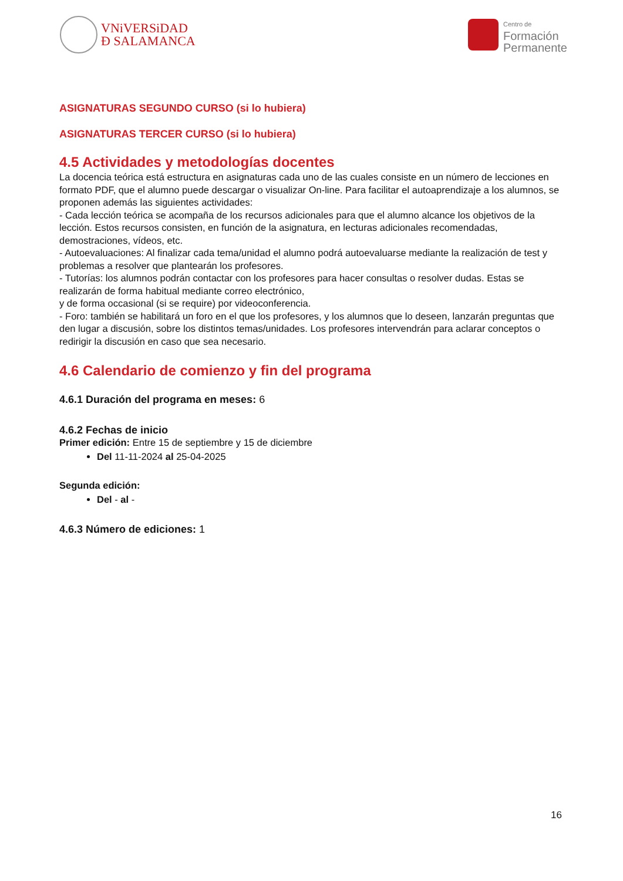VNiVERSiDAD
Ð SALAMANCA
Centro de
Formación
Permanente
ASIGNATURAS SEGUNDO CURSO (si lo hubiera)
ASIGNATURAS TERCER CURSO (si lo hubiera)
4.5 Actividades y metodologías docentes
La docencia teórica está estructura en asignaturas cada uno de las cuales consiste en un número de lecciones en formato PDF, que el alumno puede descargar o visualizar On-line. Para facilitar el autoaprendizaje a los alumnos, se proponen además las siguientes actividades:
- Cada lección teórica se acompaña de los recursos adicionales para que el alumno alcance los objetivos de la lección. Estos recursos consisten, en función de la asignatura, en lecturas adicionales recomendadas, demostraciones, vídeos, etc.
- Autoevaluaciones: Al finalizar cada tema/unidad el alumno podrá autoevaluarse mediante la realización de test y problemas a resolver que plantearán los profesores.
- Tutorías: los alumnos podrán contactar con los profesores para hacer consultas o resolver dudas. Estas se realizarán de forma habitual mediante correo electrónico,
y de forma occasional (si se require) por videoconferencia.
- Foro: también se habilitará un foro en el que los profesores, y los alumnos que lo deseen, lanzarán preguntas que den lugar a discusión, sobre los distintos temas/unidades. Los profesores intervendrán para aclarar conceptos o redirigir la discusión en caso que sea necesario.
4.6 Calendario de comienzo y fin del programa
4.6.1 Duración del programa en meses: 6
4.6.2 Fechas de inicio
Primer edición: Entre 15 de septiembre y 15 de diciembre
Del 11-11-2024 al 25-04-2025
Segunda edición:
Del - al -
4.6.3 Número de ediciones: 1
16